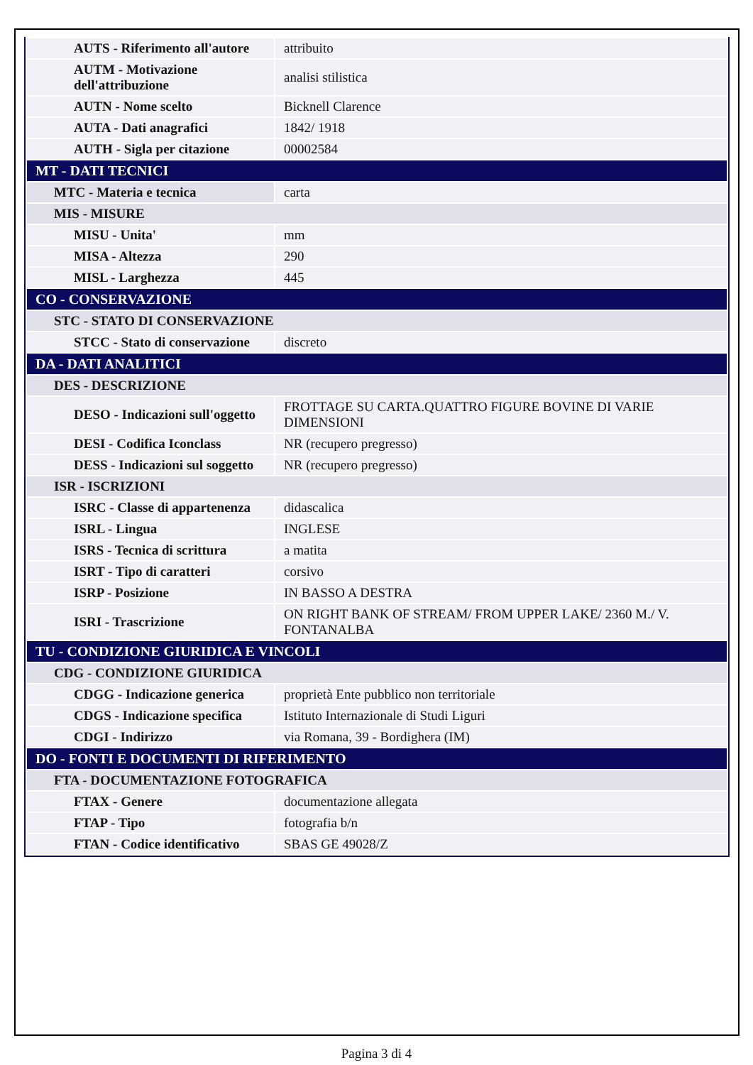| AUTS - Riferimento all'autore | attribuito |
| AUTM - Motivazione dell'attribuzione | analisi stilistica |
| AUTN - Nome scelto | Bicknell Clarence |
| AUTA - Dati anagrafici | 1842/ 1918 |
| AUTH - Sigla per citazione | 00002584 |
| MT - DATI TECNICI | |
| MTC - Materia e tecnica | carta |
| MIS - MISURE | |
| MISU - Unita' | mm |
| MISA - Altezza | 290 |
| MISL - Larghezza | 445 |
| CO - CONSERVAZIONE | |
| STC - STATO DI CONSERVAZIONE | |
| STCC - Stato di conservazione | discreto |
| DA - DATI ANALITICI | |
| DES - DESCRIZIONE | |
| DESO - Indicazioni sull'oggetto | FROTTAGE SU CARTA.QUATTRO FIGURE BOVINE DI VARIE DIMENSIONI |
| DESI - Codifica Iconclass | NR (recupero pregresso) |
| DESS - Indicazioni sul soggetto | NR (recupero pregresso) |
| ISR - ISCRIZIONI | |
| ISRC - Classe di appartenenza | didascalica |
| ISRL - Lingua | INGLESE |
| ISRS - Tecnica di scrittura | a matita |
| ISRT - Tipo di caratteri | corsivo |
| ISRP - Posizione | IN BASSO A DESTRA |
| ISRI - Trascrizione | ON RIGHT BANK OF STREAM/ FROM UPPER LAKE/ 2360 M./ V. FONTANALBA |
| TU - CONDIZIONE GIURIDICA E VINCOLI | |
| CDG - CONDIZIONE GIURIDICA | |
| CDGG - Indicazione generica | proprietà Ente pubblico non territoriale |
| CDGS - Indicazione specifica | Istituto Internazionale di Studi Liguri |
| CDGI - Indirizzo | via Romana, 39 - Bordighera (IM) |
| DO - FONTI E DOCUMENTI DI RIFERIMENTO | |
| FTA - DOCUMENTAZIONE FOTOGRAFICA | |
| FTAX - Genere | documentazione allegata |
| FTAP - Tipo | fotografia b/n |
| FTAN - Codice identificativo | SBAS GE 49028/Z |
Pagina 3 di 4